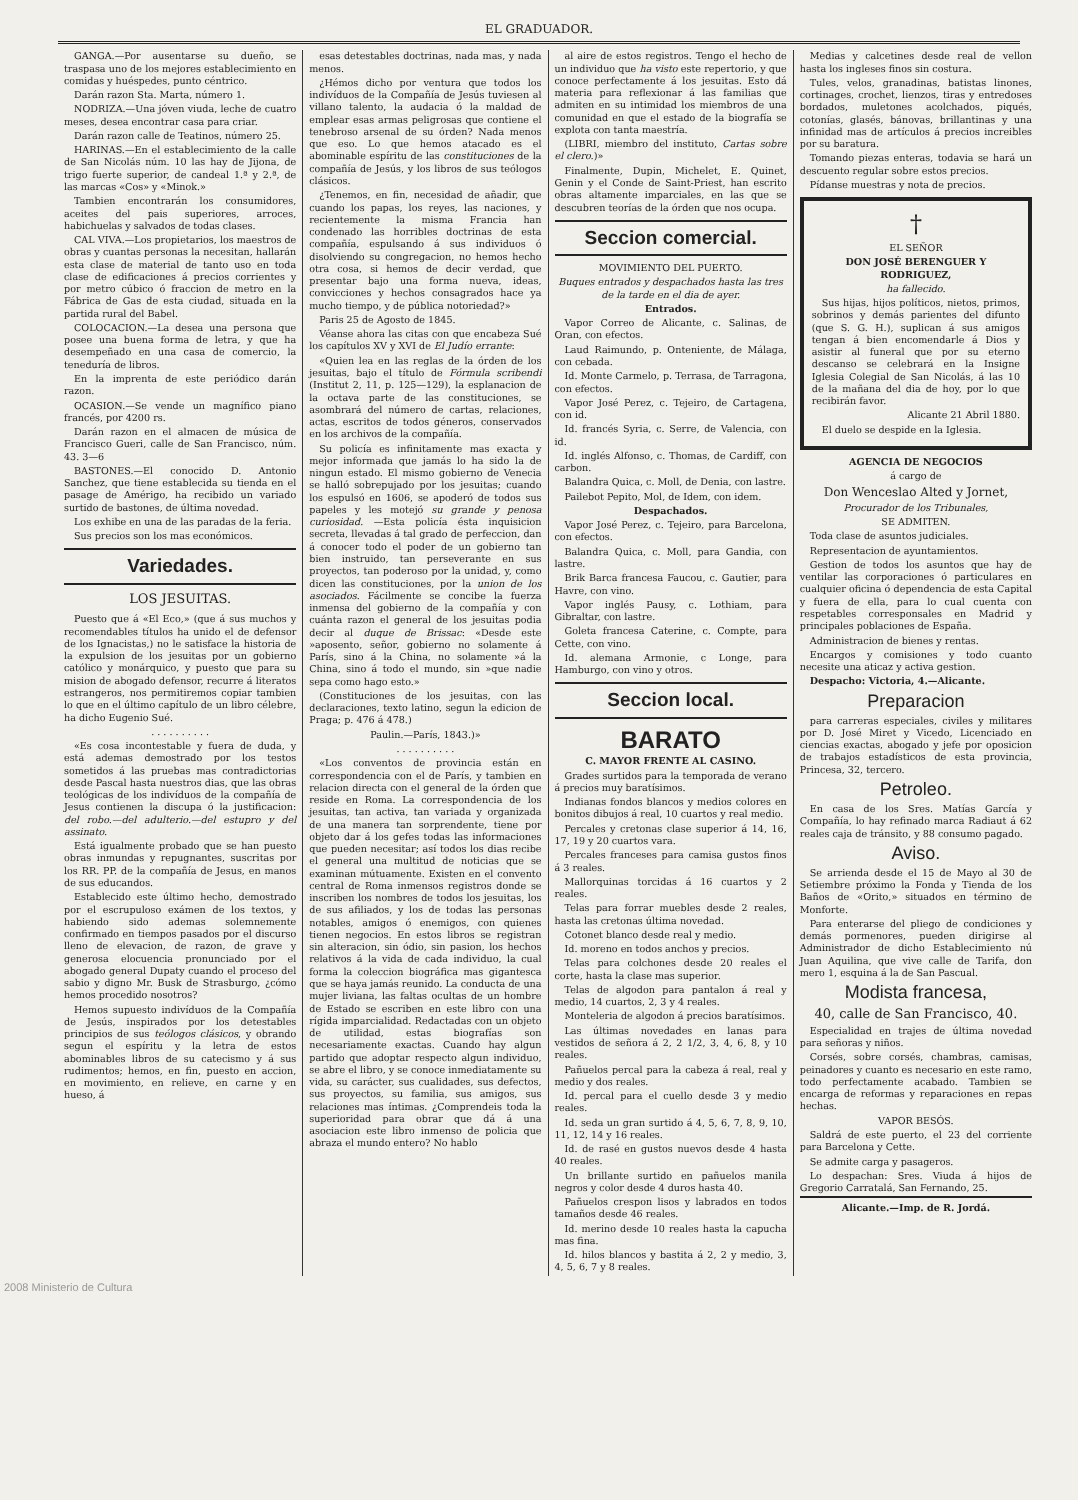EL GRADUADOR.
GANGA.—Por ausentarse su dueño, se traspasa uno de los mejores establecimiento en comidas y huéspedes, punto céntrico.
Darán razon Sta. Marta, número 1.
NODRIZA.—Una jóven viuda, leche de cuatro meses, desea encontrar casa para criar.
Darán razon calle de Teatinos, número 25.
HARINAS.—En el establecimiento de la calle de San Nicolás núm. 10 las hay de Jijona, de trigo fuerte superior, de candeal 1.ª y 2.ª, de las marcas «Cos» y «Minok.»
Tambien encontrarán los consumidores, aceites del pais superiores, arroces, habichuelas y salvados de todas clases.
CAL VIVA.—Los propietarios, los maestros de obras y cuantas personas la necesitan, hallarán esta clase de material de tanto uso en toda clase de edificaciones á precios corrientes y por metro cúbico ó fraccion de metro en la Fábrica de Gas de esta ciudad, situada en la partida rural del Babel.
COLOCACION.—La desea una persona que posee una buena forma de letra, y que ha desempeñado en una casa de comercio, la teneduría de libros.
En la imprenta de este periódico darán razon.
OCASION.—Se vende un magnífico piano francés, por 4200 rs.
Darán razon en el almacen de música de Francisco Gueri, calle de San Francisco, núm. 43. 3—6
BASTONES.—El conocido D. Antonio Sanchez, que tiene establecida su tienda en el pasage de Amérigo, ha recibido un variado surtido de bastones, de última novedad.
Los exhibe en una de las paradas de la feria.
Sus precios son los mas económicos.
Variedades.
LOS JESUITAS.
Puesto que á «El Eco,» (que á sus muchos y recomendables títulos ha unido el de defensor de los Ignacistas,) no le satisface la historia de la expulsion de los jesuitas por un gobierno católico y monárquico, y puesto que para su mision de abogado defensor, recurre á literatos estrangeros, nos permitiremos copiar tambien lo que en el último capítulo de un libro célebre, ha dicho Eugenio Sué.
. . . . . . . . . .
«Es cosa incontestable y fuera de duda, y está ademas demostrado por los testos sometidos á las pruebas mas contradictorias desde Pascal hasta nuestros dias, que las obras teológicas de los indivíduos de la compañía de Jesus contienen la discupa ó la justificacion: del robo.—del adulterio.—del estupro y del assinato.
Está igualmente probado que se han puesto obras inmundas y repugnantes, suscritas por los RR. PP. de la compañía de Jesus, en manos de sus educandos.
Establecido este último hecho, demostrado por el escrupuloso exámen de los textos, y habiendo sido ademas solemnemente confirmado en tiempos pasados por el discurso lleno de elevacion, de razon, de grave y generosa elocuencia pronunciado por el abogado general Dupaty cuando el proceso del sabio y digno Mr. Busk de Strasburgo, ¿cómo hemos procedido nosotros?
Hemos supuesto indivíduos de la Compañía de Jesús, inspirados por los detestables principios de sus teólogos clásicos, y obrando segun el espíritu y la letra de estos abominables libros de su catecismo y á sus rudimentos; hemos, en fin, puesto en accion, en movimiento, en relieve, en carne y en hueso, á
esas detestables doctrinas, nada mas, y nada menos.
¿Hémos dicho por ventura que todos los indivíduos de la Compañía de Jesús tuviesen al villano talento, la audacia ó la maldad de emplear esas armas peligrosas que contiene el tenebroso arsenal de su órden? Nada menos que eso. Lo que hemos atacado es el abominable espíritu de las constituciones de la compañía de Jesús, y los libros de sus teólogos clásicos.
¿Tenemos, en fin, necesidad de añadir, que cuando los papas, los reyes, las naciones, y recientemente la misma Francia han condenado las horribles doctrinas de esta compañía, espulsando á sus individuos ó disolviendo su congregacion, no hemos hecho otra cosa, si hemos de decir verdad, que presentar bajo una forma nueva, ideas, convicciones y hechos consagrados hace ya mucho tiempo, y de pública notoriedad?»
Paris 25 de Agosto de 1845.
Véanse ahora las citas con que encabeza Sué los capítulos XV y XVI de El Judío errante:
«Quien lea en las reglas de la órden de los jesuitas, bajo el título de Fórmula scribendi (Institut 2, 11, p. 125—129), la esplanacion de la octava parte de las constituciones, se asombrará del número de cartas, relaciones, actas, escritos de todos géneros, conservados en los archivos de la compañía.
Su policía es infinitamente mas exacta y mejor informada que jamás lo ha sido la de ningun estado. El mismo gobierno de Venecia se halló sobrepujado por los jesuitas; cuando los espulsó en 1606, se apoderó de todos sus papeles y les motejó su grande y penosa curiosidad. —Esta policía ésta inquisicion secreta, llevadas á tal grado de perfeccion, dan á conocer todo el poder de un gobierno tan bien instruido, tan perseverante en sus proyectos, tan poderoso por la unidad, y, como dicen las constituciones, por la union de los asociados. Fácilmente se concibe la fuerza inmensa del gobierno de la compañía y con cuánta razon el general de los jesuitas podia decir al duque de Brissac: «Desde este »aposento, señor, gobierno no solamente á París, sino á la China, no solamente »á la China, sino á todo el mundo, sin »que nadie sepa como hago esto.»
(Constituciones de los jesuitas, con las declaraciones, texto latino, segun la edicion de Praga; p. 476 á 478.)
Paulin.—París, 1843.)»
. . . . . . . . . .
«Los conventos de provincia están en correspondencia con el de París, y tambien en relacion directa con el general de la órden que reside en Roma. La correspondencia de los jesuitas, tan activa, tan variada y organizada de una manera tan sorprendente, tiene por objeto dar á los gefes todas las informaciones que pueden necesitar; así todos los dias recibe el general una multitud de noticias que se examinan mútuamente. Existen en el convento central de Roma inmensos registros donde se inscriben los nombres de todos los jesuitas, los de sus afiliados, y los de todas las personas notables, amigos ó enemigos, con quienes tienen negocios. En estos libros se registran sin alteracion, sin ódio, sin pasion, los hechos relativos á la vida de cada individuo, la cual forma la coleccion biográfica mas gigantesca que se haya jamás reunido. La conducta de una mujer liviana, las faltas ocultas de un hombre de Estado se escriben en este libro con una rígida imparcialidad. Redactadas con un objeto de utilidad, estas biografías son necesariamente exactas. Cuando hay algun partido que adoptar respecto algun individuo, se abre el libro, y se conoce inmediatamente su vida, su carácter, sus cualidades, sus defectos, sus proyectos, su familia, sus amigos, sus relaciones mas íntimas. ¿Comprendeis toda la superioridad para obrar que dá á una asociacion este libro inmenso de policia que abraza el mundo entero? No hablo
al aire de estos registros. Tengo el hecho de un individuo que ha visto este repertorio, y que conoce perfectamente á los jesuitas. Esto dá materia para reflexionar á las familias que admiten en su intimidad los miembros de una comunidad en que el estado de la biografía se explota con tanta maestría.
(LIBRI, miembro del instituto, Cartas sobre el clero.)»
Finalmente, Dupin, Michelet, E. Quinet, Genin y el Conde de Saint-Priest, han escrito obras altamente imparciales, en las que se descubren teorías de la órden que nos ocupa.
Seccion comercial.
MOVIMIENTO DEL PUERTO.
Buques entrados y despachados hasta las tres de la tarde en el dia de ayer.
Entrados.
Vapor Correo de Alicante, c. Salinas, de Oran, con efectos.
Laud Raimundo, p. Onteniente, de Málaga, con cebada.
Id. Monte Carmelo, p. Terrasa, de Tarragona, con efectos.
Vapor José Perez, c. Tejeiro, de Cartagena, con id.
Id. francés Syria, c. Serre, de Valencia, con id.
Id. inglés Alfonso, c. Thomas, de Cardiff, con carbon.
Balandra Quica, c. Moll, de Denia, con lastre.
Pailebot Pepito, Mol, de Idem, con idem.
Despachados.
Vapor José Perez, c. Tejeiro, para Barcelona, con efectos.
Balandra Quica, c. Moll, para Gandia, con lastre.
Brik Barca francesa Faucou, c. Gautier, para Havre, con vino.
Vapor inglés Pausy, c. Lothiam, para Gibraltar, con lastre.
Goleta francesa Caterine, c. Compte, para Cette, con vino.
Id. alemana Armonie, c Longe, para Hamburgo, con vino y otros.
Seccion local.
BARATO
C. MAYOR FRENTE AL CASINO.
Grades surtidos para la temporada de verano á precios muy baratísimos.
Indianas fondos blancos y medios colores en bonitos dibujos á real, 10 cuartos y real medio.
Percales y cretonas clase superior á 14, 16, 17, 19 y 20 cuartos vara.
Percales franceses para camisa gustos finos á 3 reales.
Mallorquinas torcidas á 16 cuartos y 2 reales.
Telas para forrar muebles desde 2 reales, hasta las cretonas última novedad.
Cotonet blanco desde real y medio.
Id. moreno en todos anchos y precios.
Telas para colchones desde 20 reales el corte, hasta la clase mas superior.
Telas de algodon para pantalon á real y medio, 14 cuartos, 2, 3 y 4 reales.
Monteleria de algodon á precios baratísimos.
Las últimas novedades en lanas para vestidos de señora á 2, 2 1/2, 3, 4, 6, 8, y 10 reales.
Pañuelos percal para la cabeza á real, real y medio y dos reales.
Id. percal para el cuello desde 3 y medio reales.
Id. seda un gran surtido á 4, 5, 6, 7, 8, 9, 10, 11, 12, 14 y 16 reales.
Id. de rasé en gustos nuevos desde 4 hasta 40 reales.
Un brillante surtido en pañuelos manila negros y color desde 4 duros hasta 40.
Pañuelos crespon lisos y labrados en todos tamaños desde 46 reales.
Id. merino desde 10 reales hasta la capucha mas fina.
Id. hilos blancos y bastita á 2, 2 y medio, 3, 4, 5, 6, 7 y 8 reales.
Medias y calcetines desde real de vellon hasta los ingleses finos sin costura.
Tules, velos, granadinas, batistas linones, cortinages, crochet, lienzos, tiras y entredoses bordados, muletones acolchados, piqués, cotonías, glasés, bánovas, brillantinas y una infinidad mas de artículos á precios increibles por su baratura.
Tomando piezas enteras, todavia se hará un descuento regular sobre estos precios.
Pídanse muestras y nota de precios.
†
EL SEÑOR
DON JOSÉ BERENGUER Y RODRIGUEZ,
ha fallecido.
Sus hijas, hijos políticos, nietos, primos, sobrinos y demás parientes del difunto (que S. G. H.), suplican á sus amigos tengan á bien encomendarle á Dios y asistir al funeral que por su eterno descanso se celebrará en la Insigne Iglesia Colegial de San Nicolás, á las 10 de la mañana del dia de hoy, por lo que recibirán favor.
Alicante 21 Abril 1880.
El duelo se despide en la Iglesia.
AGENCIA DE NEGOCIOS
á cargo de
Don Wenceslao Alted y Jornet,
Procurador de los Tribunales,
SE ADMITEN.
Toda clase de asuntos judiciales.
Representacion de ayuntamientos.
Gestion de todos los asuntos que hay de ventilar las corporaciones ó particulares en cualquier oficina ó dependencia de esta Capital y fuera de ella, para lo cual cuenta con respetables corresponsales en Madrid y principales poblaciones de España.
Administracion de bienes y rentas.
Encargos y comisiones y todo cuanto necesite una aticaz y activa gestion.
Despacho: Victoria, 4.—Alicante.
Preparacion
para carreras especiales, civiles y militares por D. José Miret y Vicedo, Licenciado en ciencias exactas, abogado y jefe por oposicion de trabajos estadísticos de esta provincia, Princesa, 32, tercero.
Petroleo.
En casa de los Sres. Matías García y Compañía, lo hay refinado marca Radiaut á 62 reales caja de tránsito, y 88 consumo pagado.
Aviso.
Se arrienda desde el 15 de Mayo al 30 de Setiembre próximo la Fonda y Tienda de los Baños de «Orito,» situados en término de Monforte.
Para enterarse del pliego de condiciones y demás pormenores, pueden dirigirse al Administrador de dicho Establecimiento nú Juan Aquilina, que vive calle de Tarifa, don mero 1, esquina á la de San Pascual.
Modista francesa,
40, calle de San Francisco, 40.
Especialidad en trajes de última novedad para señoras y niños.
Corsés, sobre corsés, chambras, camisas, peinadores y cuanto es necesario en este ramo, todo perfectamente acabado. Tambien se encarga de reformas y reparaciones en repas hechas.
VAPOR BESÓS.
Saldrá de este puerto, el 23 del corriente para Barcelona y Cette.
Se admite carga y pasageros.
Lo despachan: Sres. Viuda á hijos de Gregorio Carratalá, San Fernando, 25.
Alicante.—Imp. de R. Jordá.
2008 Ministerio de Cultura